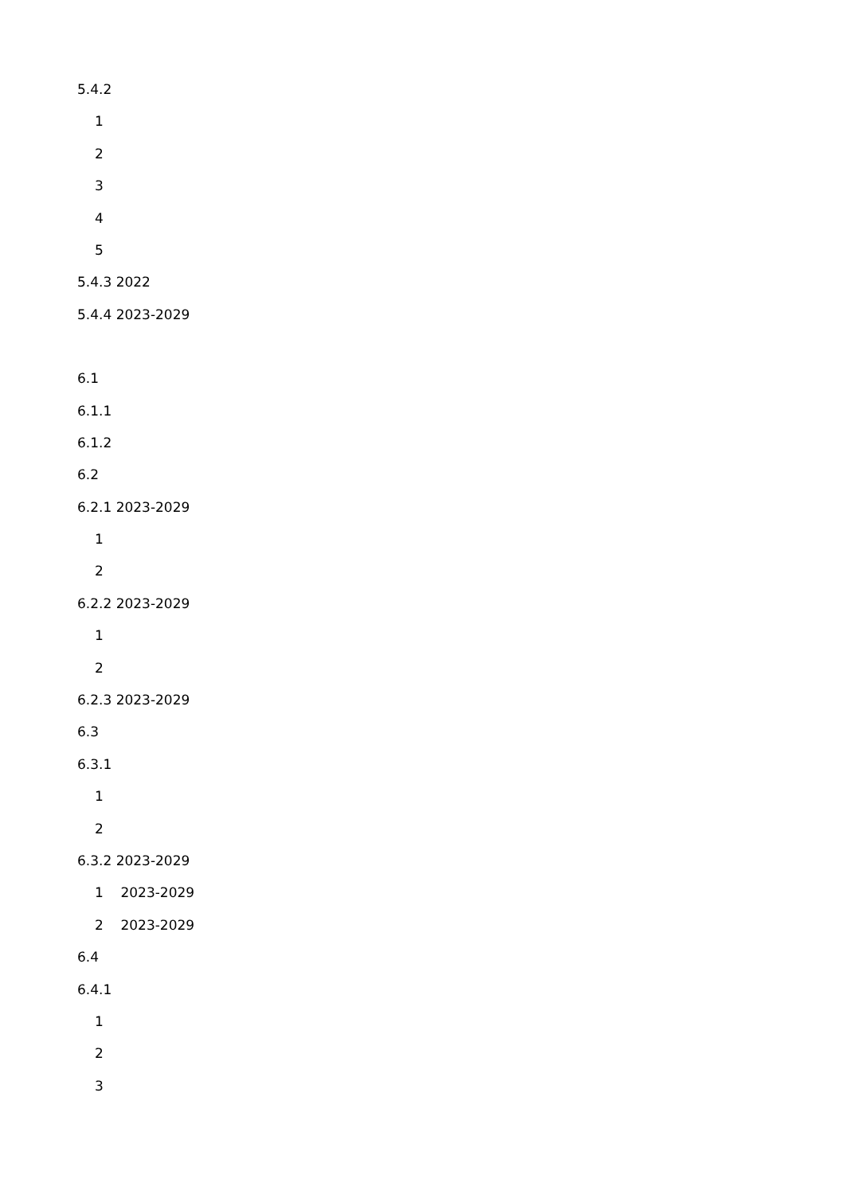5.4.2
1
2
3
4
5
5.4.3 2022
5.4.4 2023-2029
6.1
6.1.1
6.1.2
6.2
6.2.1 2023-2029
1
2
6.2.2 2023-2029
1
2
6.2.3 2023-2029
6.3
6.3.1
1
2
6.3.2 2023-2029
1 2023-2029
2 2023-2029
6.4
6.4.1
1
2
3